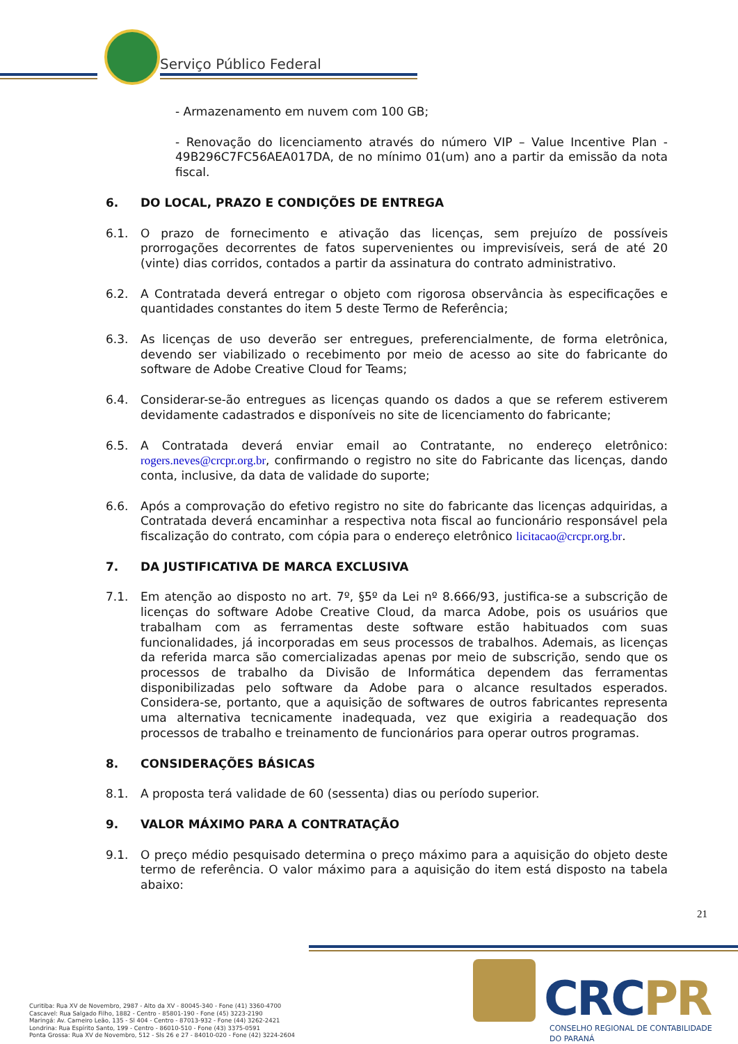Serviço Público Federal
- Armazenamento em nuvem com 100 GB;
- Renovação do licenciamento através do número VIP – Value Incentive Plan - 49B296C7FC56AEA017DA, de no mínimo 01(um) ano a partir da emissão da nota fiscal.
6. DO LOCAL, PRAZO E CONDIÇÕES DE ENTREGA
6.1. O prazo de fornecimento e ativação das licenças, sem prejuízo de possíveis prorrogações decorrentes de fatos supervenientes ou imprevisíveis, será de até 20 (vinte) dias corridos, contados a partir da assinatura do contrato administrativo.
6.2. A Contratada deverá entregar o objeto com rigorosa observância às especificações e quantidades constantes do item 5 deste Termo de Referência;
6.3. As licenças de uso deverão ser entregues, preferencialmente, de forma eletrônica, devendo ser viabilizado o recebimento por meio de acesso ao site do fabricante do software de Adobe Creative Cloud for Teams;
6.4. Considerar-se-ão entregues as licenças quando os dados a que se referem estiverem devidamente cadastrados e disponíveis no site de licenciamento do fabricante;
6.5. A Contratada deverá enviar email ao Contratante, no endereço eletrônico: rogers.neves@crcpr.org.br, confirmando o registro no site do Fabricante das licenças, dando conta, inclusive, da data de validade do suporte;
6.6. Após a comprovação do efetivo registro no site do fabricante das licenças adquiridas, a Contratada deverá encaminhar a respectiva nota fiscal ao funcionário responsável pela fiscalização do contrato, com cópia para o endereço eletrônico licitacao@crcpr.org.br.
7. DA JUSTIFICATIVA DE MARCA EXCLUSIVA
7.1. Em atenção ao disposto no art. 7º, §5º da Lei nº 8.666/93, justifica-se a subscrição de licenças do software Adobe Creative Cloud, da marca Adobe, pois os usuários que trabalham com as ferramentas deste software estão habituados com suas funcionalidades, já incorporadas em seus processos de trabalhos. Ademais, as licenças da referida marca são comercializadas apenas por meio de subscrição, sendo que os processos de trabalho da Divisão de Informática dependem das ferramentas disponibilizadas pelo software da Adobe para o alcance resultados esperados. Considera-se, portanto, que a aquisição de softwares de outros fabricantes representa uma alternativa tecnicamente inadequada, vez que exigiria a readequação dos processos de trabalho e treinamento de funcionários para operar outros programas.
8. CONSIDERAÇÕES BÁSICAS
8.1. A proposta terá validade de 60 (sessenta) dias ou período superior.
9. VALOR MÁXIMO PARA A CONTRATAÇÃO
9.1. O preço médio pesquisado determina o preço máximo para a aquisição do objeto deste termo de referência. O valor máximo para a aquisição do item está disposto na tabela abaixo:
21
CRCPR
CONSELHO REGIONAL DE CONTABILIDADE
DO PARANÁ
Curitiba: Rua XV de Novembro, 2987 - Alto da XV - 80045-340 - Fone (41) 3360-4700
Cascavel: Rua Salgado Filho, 1882 - Centro - 85801-190 - Fone (45) 3223-2190
Maringá: Av. Carneiro Leão, 135 - Sl 404 - Centro - 87013-932 - Fone (44) 3262-2421
Londrina: Rua Espírito Santo, 199 - Centro - 86010-510 - Fone (43) 3375-0591
Ponta Grossa: Rua XV de Novembro, 512 - Sls 26 e 27 - 84010-020 - Fone (42) 3224-2604